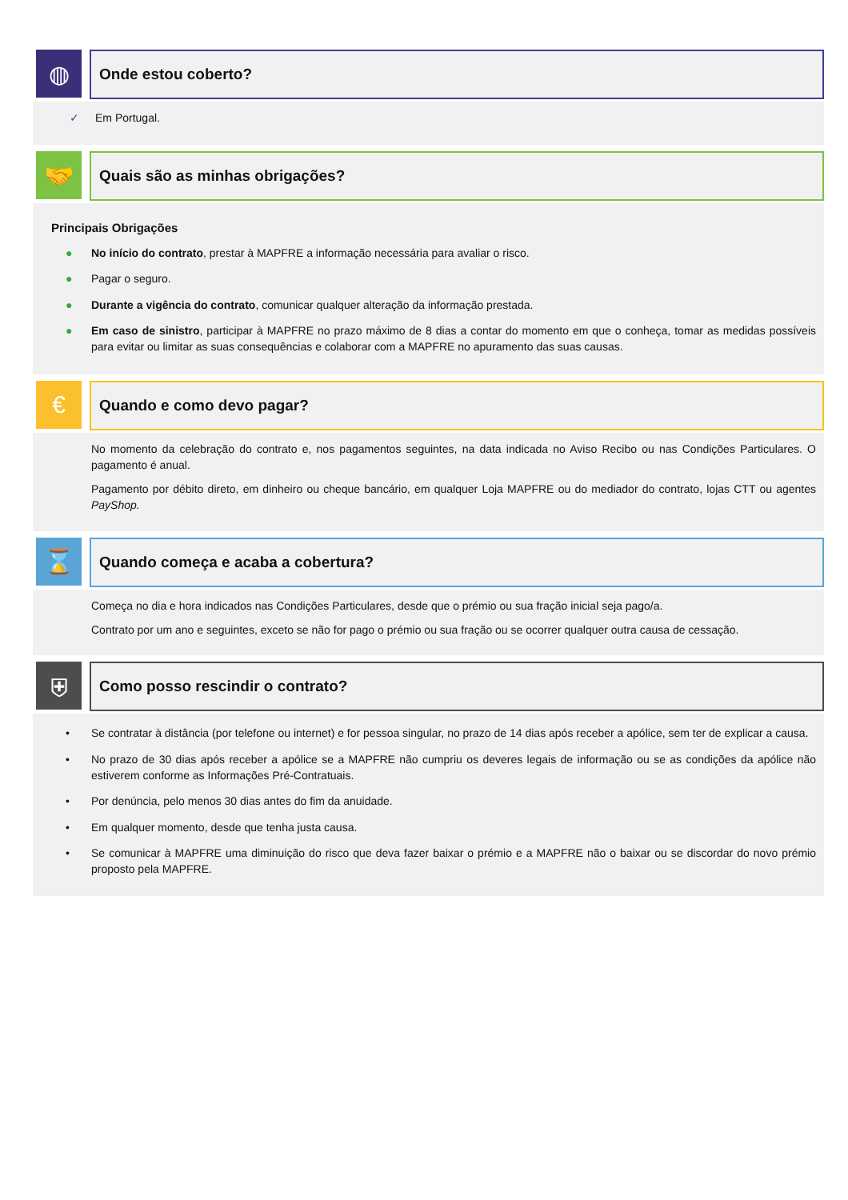◍
Onde estou coberto?
✓ Em Portugal.
🤝
Quais são as minhas obrigações?
Principais Obrigações
● No início do contrato, prestar à MAPFRE a informação necessária para avaliar o risco.
● Pagar o seguro.
● Durante a vigência do contrato, comunicar qualquer alteração da informação prestada.
● Em caso de sinistro, participar à MAPFRE no prazo máximo de 8 dias a contar do momento em que o conheça, tomar as medidas possíveis para evitar ou limitar as suas consequências e colaborar com a MAPFRE no apuramento das suas causas.
€
Quando e como devo pagar?
No momento da celebração do contrato e, nos pagamentos seguintes, na data indicada no Aviso Recibo ou nas Condições Particulares. O pagamento é anual.
Pagamento por débito direto, em dinheiro ou cheque bancário, em qualquer Loja MAPFRE ou do mediador do contrato, lojas CTT ou agentes PayShop.
⌛
Quando começa e acaba a cobertura?
Começa no dia e hora indicados nas Condições Particulares, desde que o prémio ou sua fração inicial seja pago/a.
Contrato por um ano e seguintes, exceto se não for pago o prémio ou sua fração ou se ocorrer qualquer outra causa de cessação.
⛨
Como posso rescindir o contrato?
• Se contratar à distância (por telefone ou internet) e for pessoa singular, no prazo de 14 dias após receber a apólice, sem ter de explicar a causa.
• No prazo de 30 dias após receber a apólice se a MAPFRE não cumpriu os deveres legais de informação ou se as condições da apólice não estiverem conforme as Informações Pré-Contratuais.
• Por denúncia, pelo menos 30 dias antes do fim da anuidade.
• Em qualquer momento, desde que tenha justa causa.
• Se comunicar à MAPFRE uma diminuição do risco que deva fazer baixar o prémio e a MAPFRE não o baixar ou se discordar do novo prémio proposto pela MAPFRE.